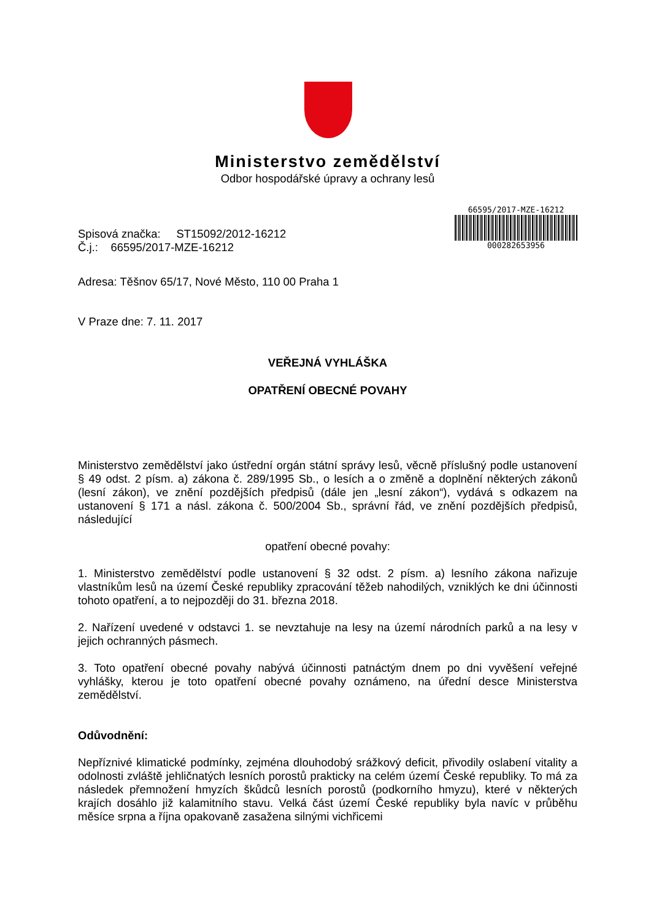Ministerstvo zemědělství
Odbor hospodářské úpravy a ochrany lesů
Spisová značka: ST15092/2012-16212
Č.j.: 66595/2017-MZE-16212
66595/2017-MZE-16212
000282653956
Adresa: Těšnov 65/17, Nové Město, 110 00 Praha 1
V Praze dne: 7. 11. 2017
VEŘEJNÁ VYHLÁŠKA
OPATŘENÍ OBECNÉ POVAHY
Ministerstvo zemědělství jako ústřední orgán státní správy lesů, věcně příslušný podle ustanovení § 49 odst. 2 písm. a) zákona č. 289/1995 Sb., o lesích a o změně a doplnění některých zákonů (lesní zákon), ve znění pozdějších předpisů (dále jen „lesní zákon“), vydává s odkazem na ustanovení § 171 a násl. zákona č. 500/2004 Sb., správní řád, ve znění pozdějších předpisů, následující
opatření obecné povahy:
1. Ministerstvo zemědělství podle ustanovení § 32 odst. 2 písm. a) lesního zákona nařizuje vlastníkům lesů na území České republiky zpracování těžeb nahodilých, vzniklých ke dni účinnosti tohoto opatření, a to nejpozději do 31. března 2018.
2. Nařízení uvedené v odstavci 1. se nevztahuje na lesy na území národních parků a na lesy v jejich ochranných pásmech.
3. Toto opatření obecné povahy nabývá účinnosti patnáctým dnem po dni vyvěšení veřejné vyhlášky, kterou je toto opatření obecné povahy oznámeno, na úřední desce Ministerstva zemědělství.
Odůvodnění:
Nepříznivé klimatické podmínky, zejména dlouhodobý srážkový deficit, přivodily oslabení vitality a odolnosti zvláště jehličnatých lesních porostů prakticky na celém území České republiky. To má za následek přemnožení hmyzích škůdců lesních porostů (podkorního hmyzu), které v některých krajích dosáhlo již kalamitního stavu. Velká část území České republiky byla navíc v průběhu měsíce srpna a října opakovaně zasažena silnými vichřicemi